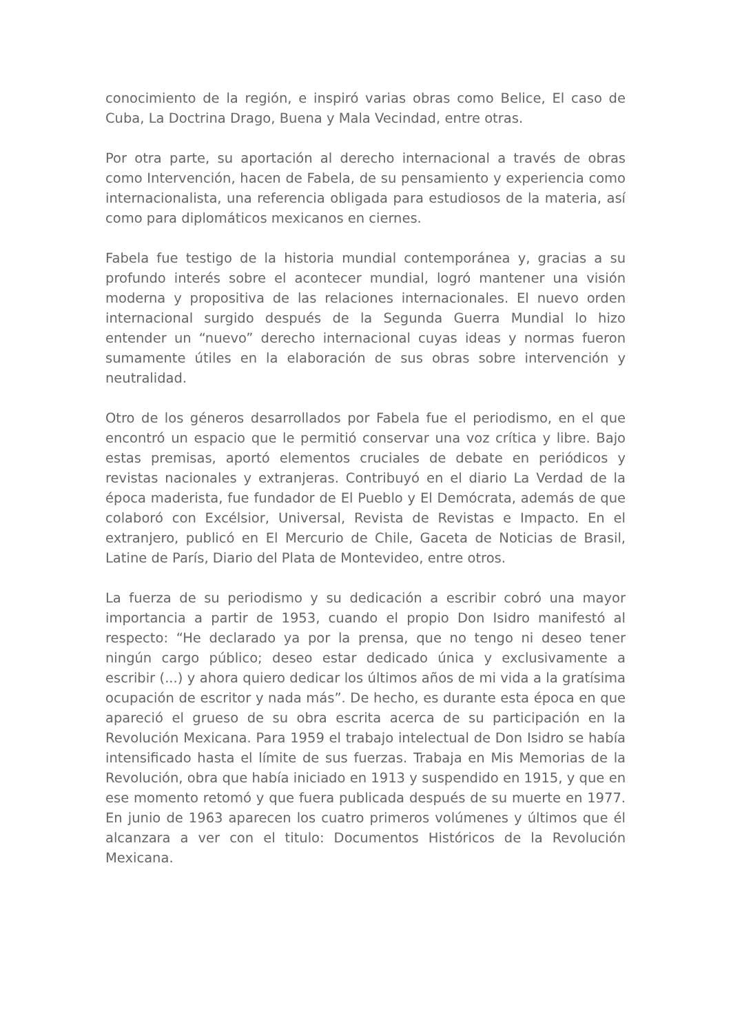conocimiento de la región, e inspiró varias obras como Belice, El caso de Cuba, La Doctrina Drago, Buena y Mala Vecindad, entre otras.
Por otra parte, su aportación al derecho internacional a través de obras como Intervención, hacen de Fabela, de su pensamiento y experiencia como internacionalista, una referencia obligada para estudiosos de la materia, así como para diplomáticos mexicanos en ciernes.
Fabela fue testigo de la historia mundial contemporánea y, gracias a su profundo interés sobre el acontecer mundial, logró mantener una visión moderna y propositiva de las relaciones internacionales. El nuevo orden internacional surgido después de la Segunda Guerra Mundial lo hizo entender un “nuevo” derecho internacional cuyas ideas y normas fueron sumamente útiles en la elaboración de sus obras sobre intervención y neutralidad.
Otro de los géneros desarrollados por Fabela fue el periodismo, en el que encontró un espacio que le permitió conservar una voz crítica y libre. Bajo estas premisas, aportó elementos cruciales de debate en periódicos y revistas nacionales y extranjeras. Contribuyó en el diario La Verdad de la época maderista, fue fundador de El Pueblo y El Demócrata, además de que colaboró con Excélsior, Universal, Revista de Revistas e Impacto. En el extranjero, publicó en El Mercurio de Chile, Gaceta de Noticias de Brasil, Latine de París, Diario del Plata de Montevideo, entre otros.
La fuerza de su periodismo y su dedicación a escribir cobró una mayor importancia a partir de 1953, cuando el propio Don Isidro manifestó al respecto: “He declarado ya por la prensa, que no tengo ni deseo tener ningún cargo público; deseo estar dedicado única y exclusivamente a escribir (...) y ahora quiero dedicar los últimos años de mi vida a la gratísima ocupación de escritor y nada más”. De hecho, es durante esta época en que apareció el grueso de su obra escrita acerca de su participación en la Revolución Mexicana. Para 1959 el trabajo intelectual de Don Isidro se había intensificado hasta el límite de sus fuerzas. Trabaja en Mis Memorias de la Revolución, obra que había iniciado en 1913 y suspendido en 1915, y que en ese momento retomó y que fuera publicada después de su muerte en 1977. En junio de 1963 aparecen los cuatro primeros volúmenes y últimos que él alcanzara a ver con el titulo: Documentos Históricos de la Revolución Mexicana.